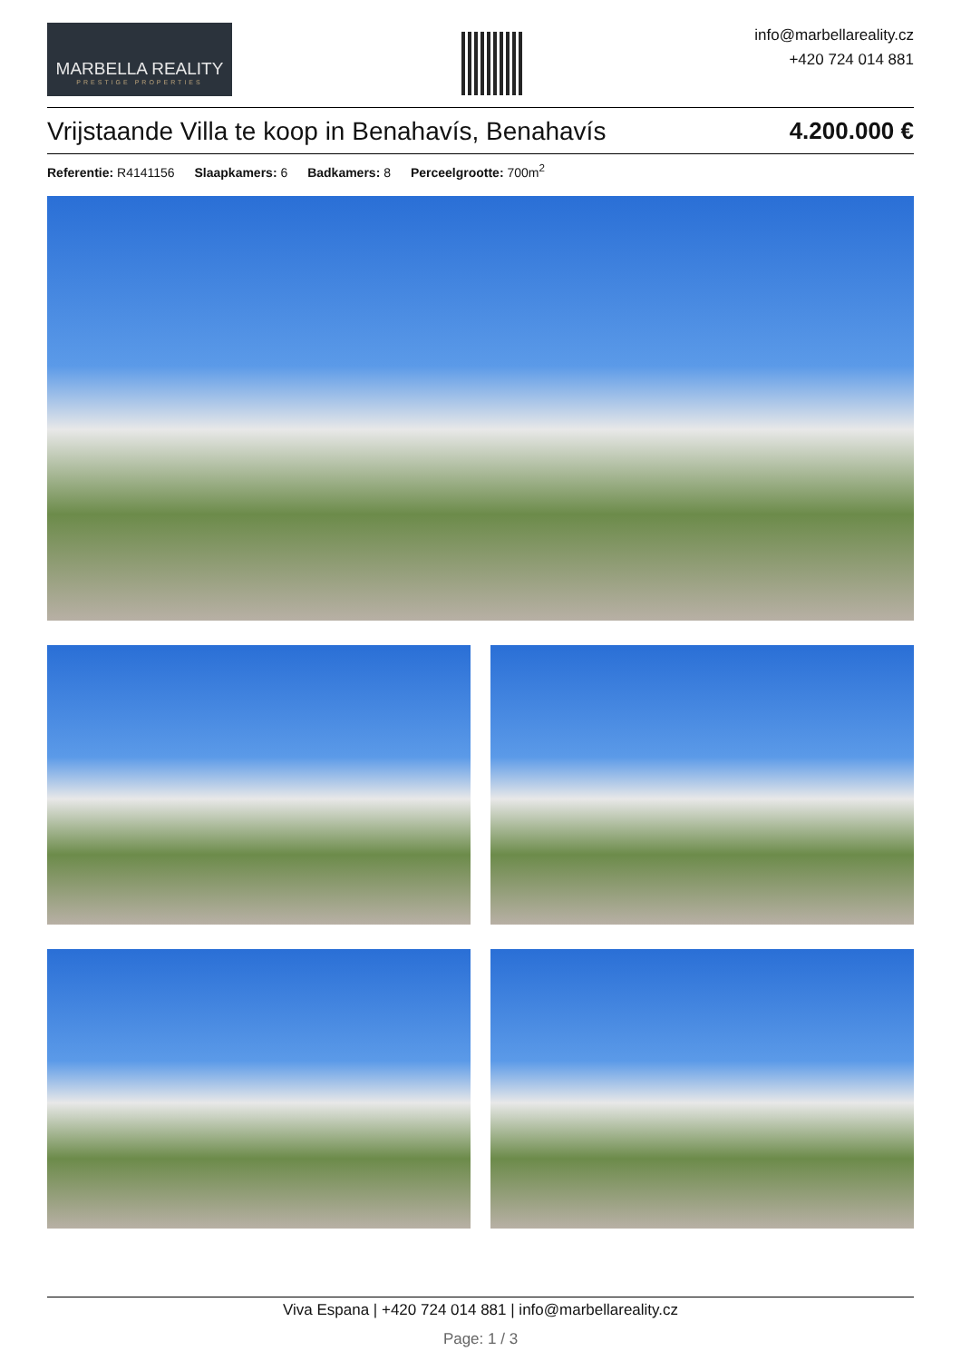MARBELLA REALITY
PRESTIGE PROPERTIES
info@marbellareality.cz
+420 724 014 881
Vrijstaande Villa te koop in Benahavís, Benahavís 4.200.000 €
Referentie: R4141156 Slaapkamers: 6 Badkamers: 8 Perceelgrootte: 700m<sup>2</sup>
Viva Espana | +420 724 014 881 | info@marbellareality.cz
Page: 1 / 3